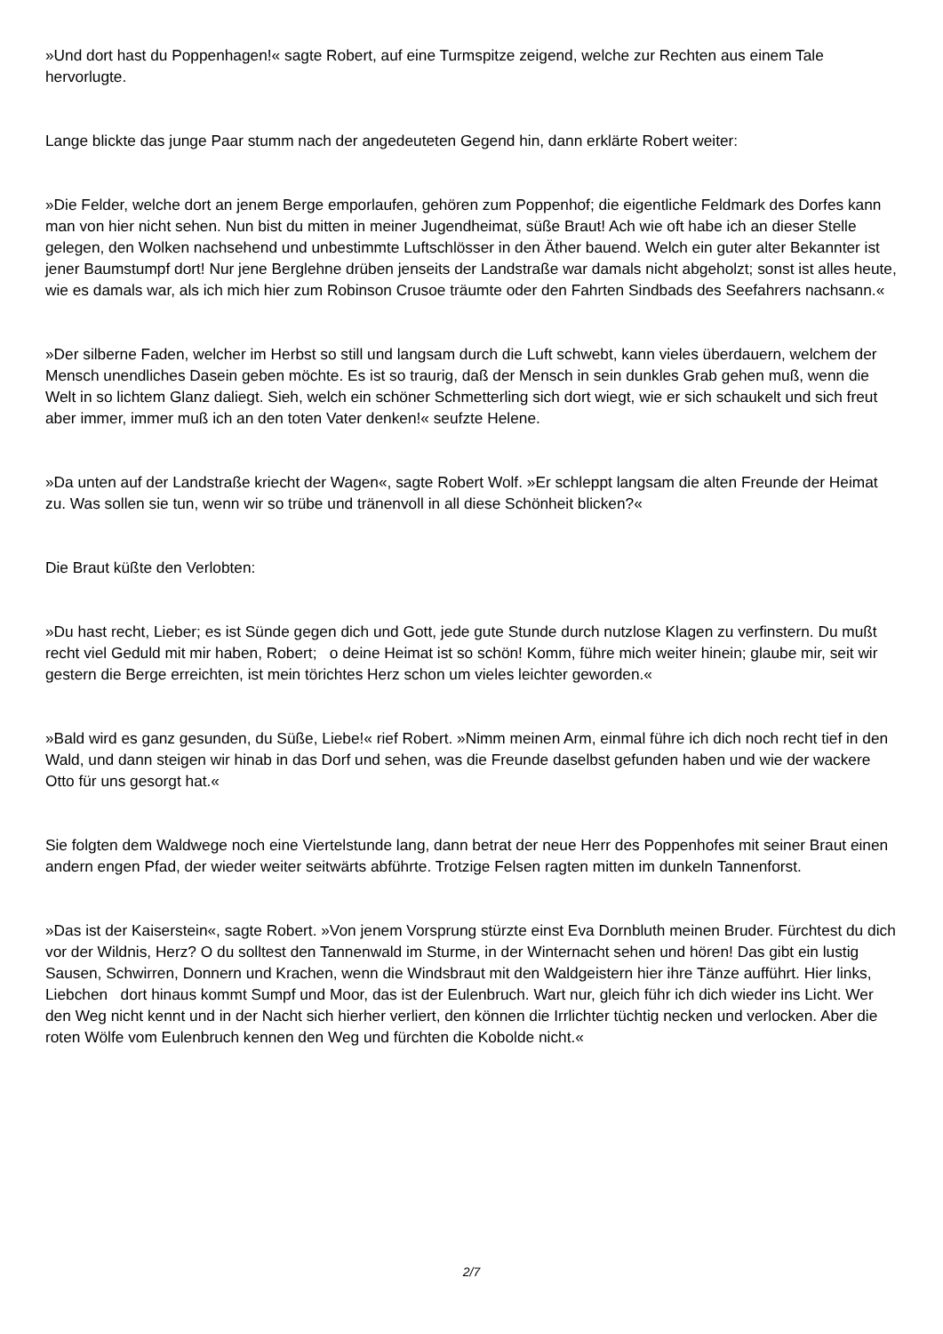»Und dort hast du Poppenhagen!« sagte Robert, auf eine Turmspitze zeigend, welche zur Rechten aus einem Tale hervorlugte.
Lange blickte das junge Paar stumm nach der angedeuteten Gegend hin, dann erklärte Robert weiter:
»Die Felder, welche dort an jenem Berge emporlaufen, gehören zum Poppenhof; die eigentliche Feldmark des Dorfes kann man von hier nicht sehen. Nun bist du mitten in meiner Jugendheimat, süße Braut! Ach wie oft habe ich an dieser Stelle gelegen, den Wolken nachsehend und unbestimmte Luftschlösser in den Äther bauend. Welch ein guter alter Bekannter ist jener Baumstumpf dort! Nur jene Berglehne drüben jenseits der Landstraße war damals nicht abgeholzt; sonst ist alles heute, wie es damals war, als ich mich hier zum Robinson Crusoe träumte oder den Fahrten Sindbads des Seefahrers nachsann.«
»Der silberne Faden, welcher im Herbst so still und langsam durch die Luft schwebt, kann vieles überdauern, welchem der Mensch unendliches Dasein geben möchte. Es ist so traurig, daß der Mensch in sein dunkles Grab gehen muß, wenn die Welt in so lichtem Glanz daliegt. Sieh, welch ein schöner Schmetterling sich dort wiegt, wie er sich schaukelt und sich freut aber immer, immer muß ich an den toten Vater denken!« seufzte Helene.
»Da unten auf der Landstraße kriecht der Wagen«, sagte Robert Wolf. »Er schleppt langsam die alten Freunde der Heimat zu. Was sollen sie tun, wenn wir so trübe und tränenvoll in all diese Schönheit blicken?«
Die Braut küßte den Verlobten:
»Du hast recht, Lieber; es ist Sünde gegen dich und Gott, jede gute Stunde durch nutzlose Klagen zu verfinstern. Du mußt recht viel Geduld mit mir haben, Robert; o deine Heimat ist so schön! Komm, führe mich weiter hinein; glaube mir, seit wir gestern die Berge erreichten, ist mein törichtes Herz schon um vieles leichter geworden.«
»Bald wird es ganz gesunden, du Süße, Liebe!« rief Robert. »Nimm meinen Arm, einmal führe ich dich noch recht tief in den Wald, und dann steigen wir hinab in das Dorf und sehen, was die Freunde daselbst gefunden haben und wie der wackere Otto für uns gesorgt hat.«
Sie folgten dem Waldwege noch eine Viertelstunde lang, dann betrat der neue Herr des Poppenhofes mit seiner Braut einen andern engen Pfad, der wieder weiter seitwärts abführte. Trotzige Felsen ragten mitten im dunkeln Tannenforst.
»Das ist der Kaiserstein«, sagte Robert. »Von jenem Vorsprung stürzte einst Eva Dornbluth meinen Bruder. Fürchtest du dich vor der Wildnis, Herz? O du solltest den Tannenwald im Sturme, in der Winternacht sehen und hören! Das gibt ein lustig Sausen, Schwirren, Donnern und Krachen, wenn die Windsbraut mit den Waldgeistern hier ihre Tänze aufführt. Hier links, Liebchen dort hinaus kommt Sumpf und Moor, das ist der Eulenbruch. Wart nur, gleich führ ich dich wieder ins Licht. Wer den Weg nicht kennt und in der Nacht sich hierher verliert, den können die Irrlichter tüchtig necken und verlocken. Aber die roten Wölfe vom Eulenbruch kennen den Weg und fürchten die Kobolde nicht.«
2/7